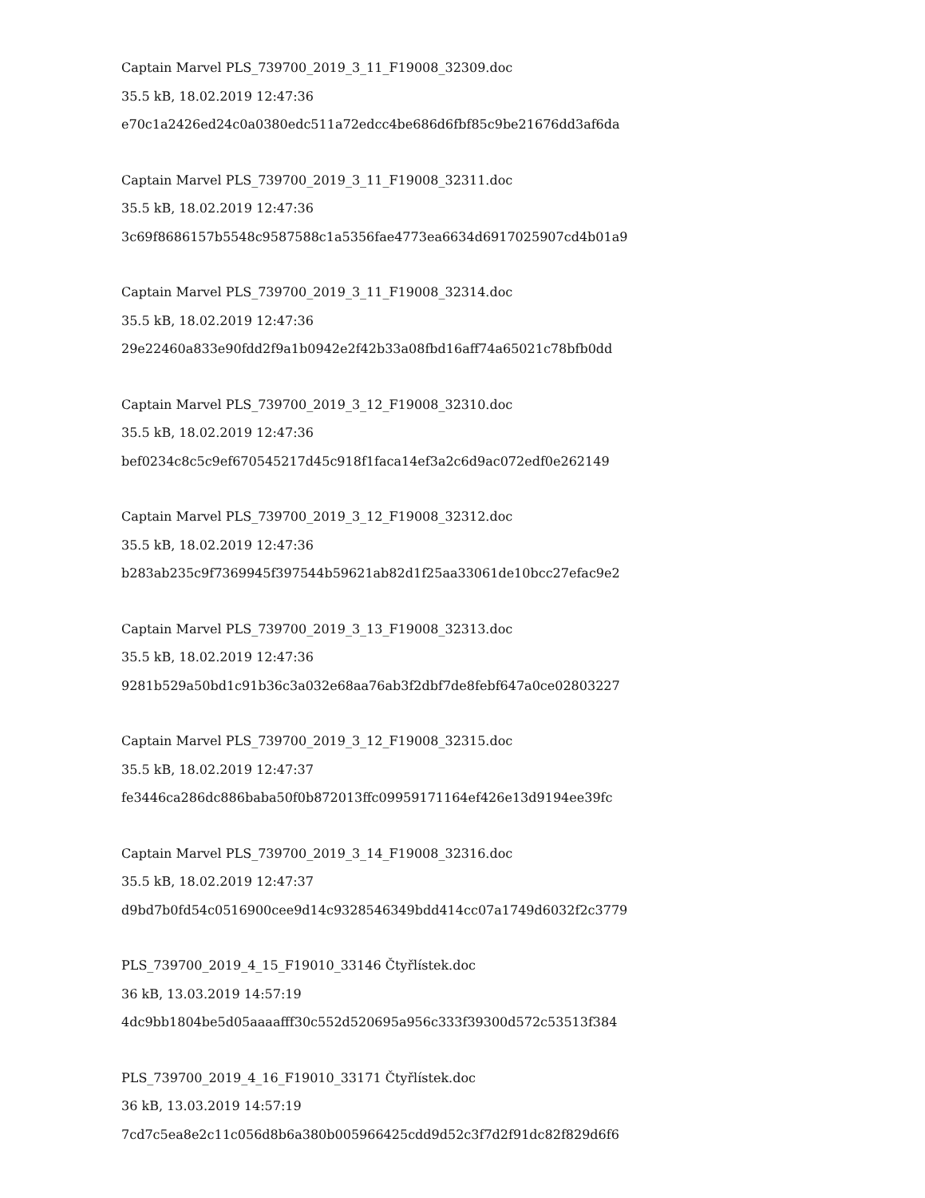Captain Marvel PLS_739700_2019_3_11_F19008_32309.doc
35.5 kB, 18.02.2019 12:47:36
e70c1a2426ed24c0a0380edc511a72edcc4be686d6fbf85c9be21676dd3af6da
Captain Marvel PLS_739700_2019_3_11_F19008_32311.doc
35.5 kB, 18.02.2019 12:47:36
3c69f8686157b5548c9587588c1a5356fae4773ea6634d6917025907cd4b01a9
Captain Marvel PLS_739700_2019_3_11_F19008_32314.doc
35.5 kB, 18.02.2019 12:47:36
29e22460a833e90fdd2f9a1b0942e2f42b33a08fbd16aff74a65021c78bfb0dd
Captain Marvel PLS_739700_2019_3_12_F19008_32310.doc
35.5 kB, 18.02.2019 12:47:36
bef0234c8c5c9ef670545217d45c918f1faca14ef3a2c6d9ac072edf0e262149
Captain Marvel PLS_739700_2019_3_12_F19008_32312.doc
35.5 kB, 18.02.2019 12:47:36
b283ab235c9f7369945f397544b59621ab82d1f25aa33061de10bcc27efac9e2
Captain Marvel PLS_739700_2019_3_13_F19008_32313.doc
35.5 kB, 18.02.2019 12:47:36
9281b529a50bd1c91b36c3a032e68aa76ab3f2dbf7de8febf647a0ce02803227
Captain Marvel PLS_739700_2019_3_12_F19008_32315.doc
35.5 kB, 18.02.2019 12:47:37
fe3446ca286dc886baba50f0b872013ffc09959171164ef426e13d9194ee39fc
Captain Marvel PLS_739700_2019_3_14_F19008_32316.doc
35.5 kB, 18.02.2019 12:47:37
d9bd7b0fd54c0516900cee9d14c9328546349bdd414cc07a1749d6032f2c3779
PLS_739700_2019_4_15_F19010_33146 Čtyřlístek.doc
36 kB, 13.03.2019 14:57:19
4dc9bb1804be5d05aaaafff30c552d520695a956c333f39300d572c53513f384
PLS_739700_2019_4_16_F19010_33171 Čtyřlístek.doc
36 kB, 13.03.2019 14:57:19
7cd7c5ea8e2c11c056d8b6a380b005966425cdd9d52c3f7d2f91dc82f829d6f6